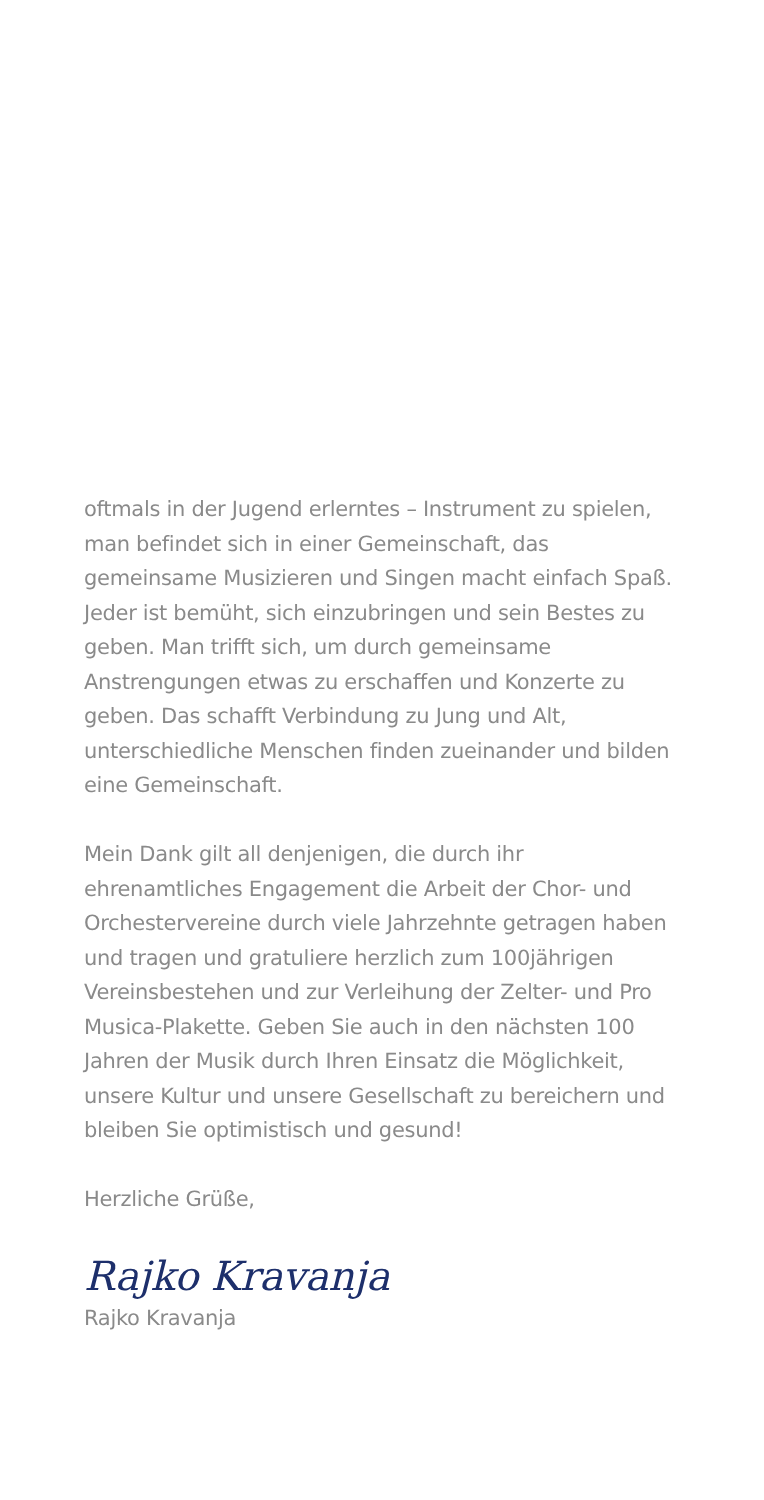oftmals in der Jugend erlerntes – Instrument zu spielen, man befindet sich in einer Gemeinschaft, das gemeinsame Musizieren und Singen macht einfach Spaß. Jeder ist bemüht, sich einzubringen und sein Bestes zu geben. Man trifft sich, um durch gemeinsame Anstrengungen etwas zu erschaffen und Konzerte zu geben. Das schafft Verbindung zu Jung und Alt, unterschiedliche Menschen finden zueinander und bilden eine Gemeinschaft.
Mein Dank gilt all denjenigen, die durch ihr ehrenamtliches Engagement die Arbeit der Chor- und Orchestervereine durch viele Jahrzehnte getragen haben und tragen und gratuliere herzlich zum 100jährigen Vereinsbestehen und zur Verleihung der Zelter- und Pro Musica-Plakette. Geben Sie auch in den nächsten 100 Jahren der Musik durch Ihren Einsatz die Möglichkeit, unsere Kultur und unsere Gesellschaft zu bereichern und bleiben Sie optimistisch und gesund!
Herzliche Grüße,
Rajko Kravanja
Rajko Kravanja